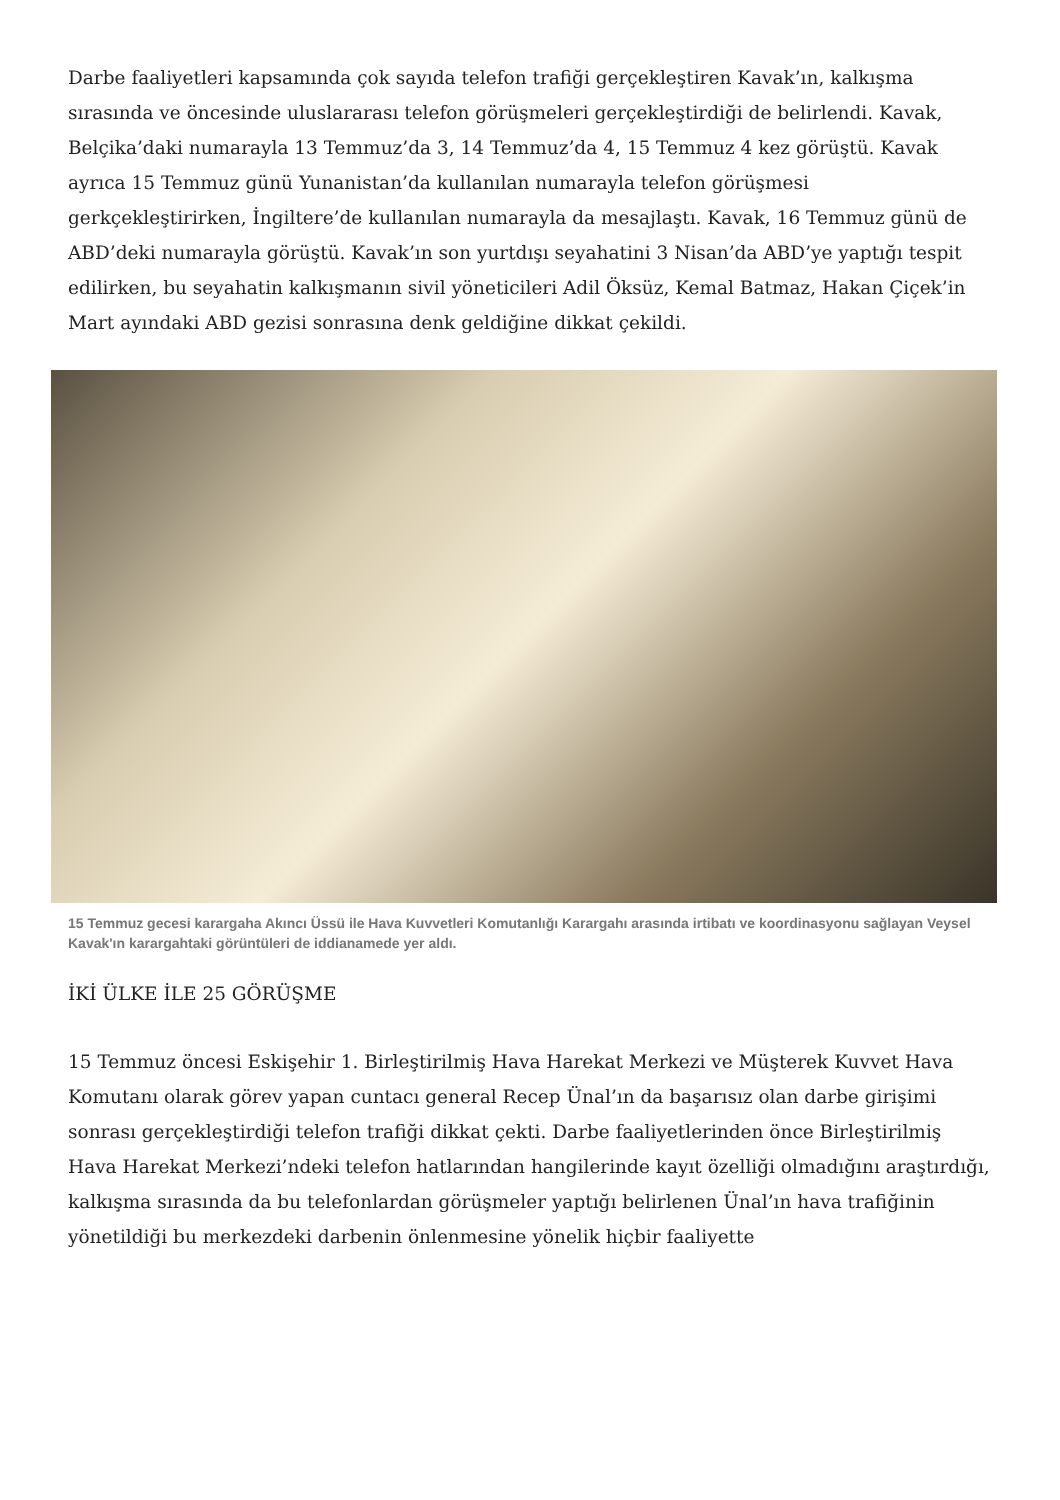Darbe faaliyetleri kapsamında çok sayıda telefon trafiği gerçekleştiren Kavak’ın, kalkışma sırasında ve öncesinde uluslararası telefon görüşmeleri gerçekleştirdiği de belirlendi. Kavak, Belçika’daki numarayla 13 Temmuz’da 3, 14 Temmuz’da 4, 15 Temmuz 4 kez görüştü. Kavak ayrıca 15 Temmuz günü Yunanistan’da kullanılan numarayla telefon görüşmesi gerkçekleştirirken, İngiltere’de kullanılan numarayla da mesajlaştı. Kavak, 16 Temmuz günü de ABD’deki numarayla görüştü. Kavak’ın son yurtdışı seyahatini 3 Nisan’da ABD’ye yaptığı tespit edilirken, bu seyahatin kalkışmanın sivil yöneticileri Adil Öksüz, Kemal Batmaz, Hakan Çiçek’in Mart ayındaki ABD gezisi sonrasına denk geldiğine dikkat çekildi.
15 Temmuz gecesi karargaha Akıncı Üssü ile Hava Kuvvetleri Komutanlığı Karargahı arasında irtibatı ve koordinasyonu sağlayan Veysel Kavak'ın karargahtaki görüntüleri de iddianamede yer aldı.
İKİ ÜLKE İLE 25 GÖRÜŞME
15 Temmuz öncesi Eskişehir 1. Birleştirilmiş Hava Harekat Merkezi ve Müşterek Kuvvet Hava Komutanı olarak görev yapan cuntacı general Recep Ünal’ın da başarısız olan darbe girişimi sonrası gerçekleştirdiği telefon trafiği dikkat çekti. Darbe faaliyetlerinden önce Birleştirilmiş Hava Harekat Merkezi’ndeki telefon hatlarından hangilerinde kayıt özelliği olmadığını araştırdığı, kalkışma sırasında da bu telefonlardan görüşmeler yaptığı belirlenen Ünal’ın hava trafiğinin yönetildiği bu merkezdeki darbenin önlenmesine yönelik hiçbir faaliyette